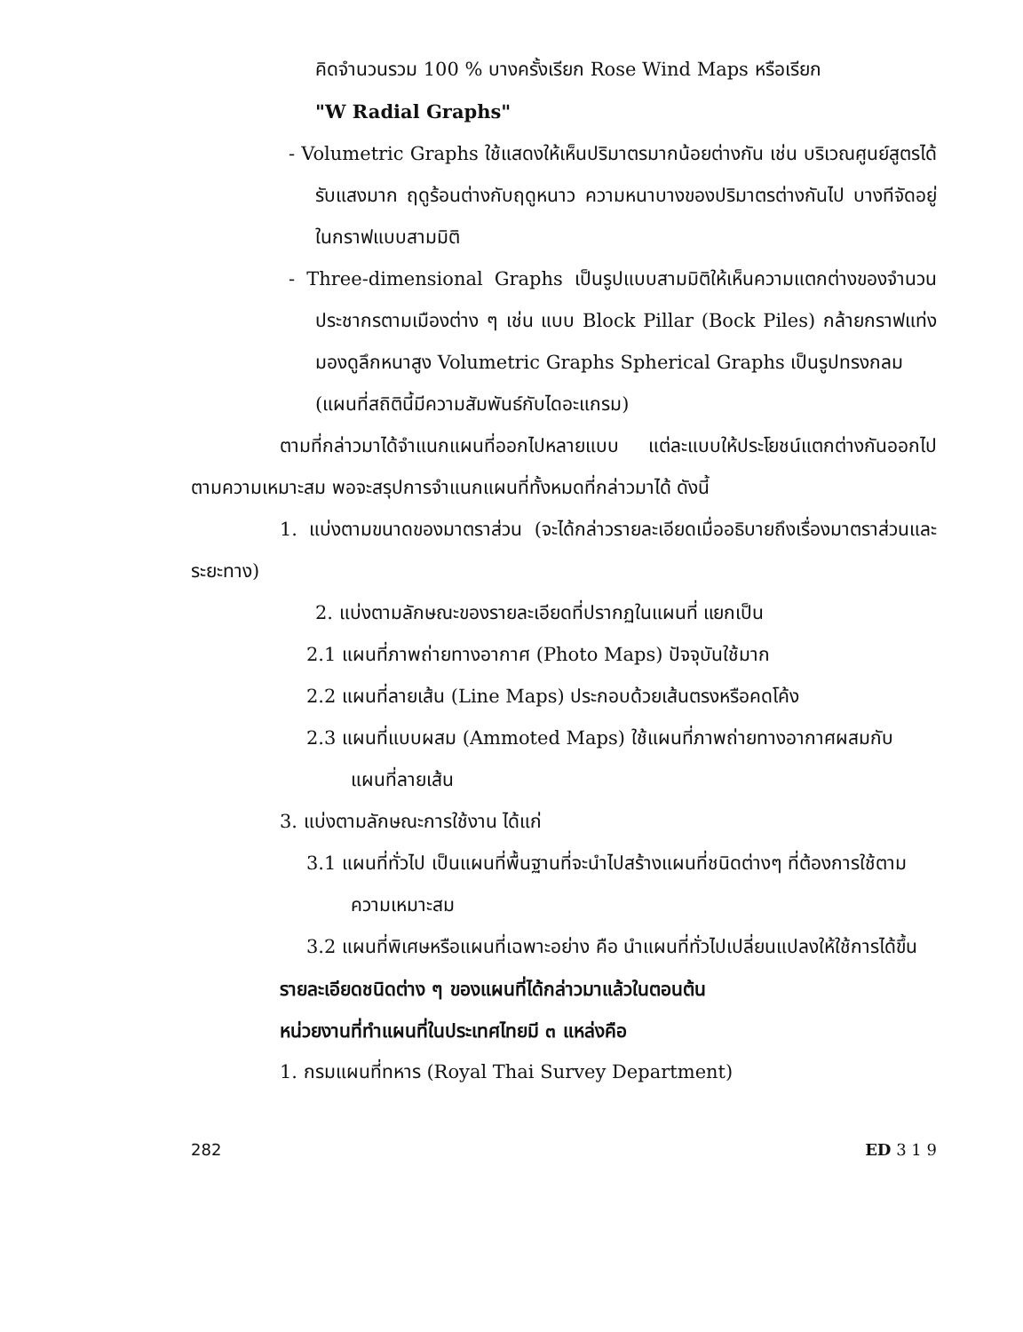คิดจำนวนรวม 100 % บางครั้งเรียก Rose Wind Maps หรือเรียก
"W Radial Graphs"
- Volumetric Graphs ใช้แสดงให้เห็นปริมาตรมากน้อยต่างกัน เช่น บริเวณศูนย์สูตรได้รับแสงมาก ฤดูร้อนต่างกับฤดูหนาว ความหนาบางของปริมาตรต่างกันไป บางทีจัดอยู่ในกราฟแบบสามมิติ
- Three-dimensional Graphs เป็นรูปแบบสามมิติให้เห็นความแตกต่างของจำนวนประชากรตามเมืองต่าง ๆ เช่น แบบ Block Pillar (Bock Piles) กล้ายกราฟแท่งมองดูลึกหนาสูง Volumetric Graphs Spherical Graphs เป็นรูปทรงกลม
(แผนที่สถิตินี้มีความสัมพันธ์กับไดอะแกรม)
ตามที่กล่าวมาได้จำแนกแผนที่ออกไปหลายแบบ แต่ละแบบให้ประโยชน์แตกต่างกันออกไปตามความเหมาะสม พอจะสรุปการจำแนกแผนที่ทั้งหมดที่กล่าวมาได้ ดังนี้
1. แบ่งตามขนาดของมาตราส่วน (จะได้กล่าวรายละเอียดเมื่ออธิบายถึงเรื่องมาตราส่วนและระยะทาง)
2. แบ่งตามลักษณะของรายละเอียดที่ปรากฏในแผนที่ แยกเป็น
2.1 แผนที่ภาพถ่ายทางอากาศ (Photo Maps) ปัจจุบันใช้มาก
2.2 แผนที่ลายเส้น (Line Maps) ประกอบด้วยเส้นตรงหรือคดโค้ง
2.3 แผนที่แบบผสม (Ammoted Maps) ใช้แผนที่ภาพถ่ายทางอากาศผสมกับแผนที่ลายเส้น
3. แบ่งตามลักษณะการใช้งาน ได้แก่
3.1 แผนที่ทั่วไป เป็นแผนที่พื้นฐานที่จะนำไปสร้างแผนที่ชนิดต่างๆ ที่ต้องการใช้ตามความเหมาะสม
3.2 แผนที่พิเศษหรือแผนที่เฉพาะอย่าง คือ นำแผนที่ทั่วไปเปลี่ยนแปลงให้ใช้การได้ขึ้น
รายละเอียดชนิดต่าง ๆ ของแผนที่ได้กล่าวมาแล้วในตอนต้น
หน่วยงานที่ทำแผนที่ในประเทศไทยมี ๓ แหล่งคือ
1. กรมแผนที่ทหาร (Royal Thai Survey Department)
282 ED 3 1 9